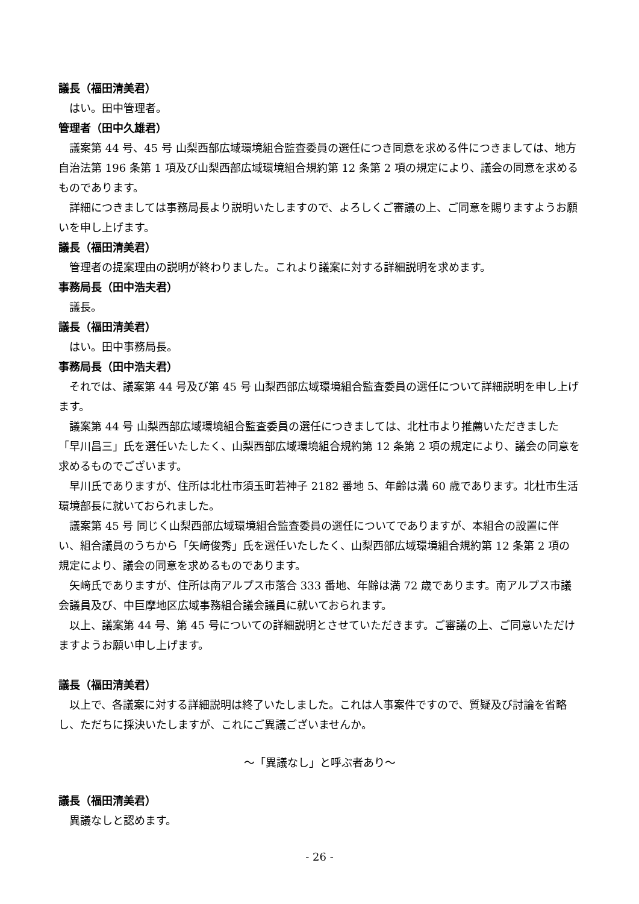議長（福田清美君）
はい。田中管理者。
管理者（田中久雄君）
議案第 44 号、45 号 山梨西部広域環境組合監査委員の選任につき同意を求める件につきましては、地方自治法第 196 条第 1 項及び山梨西部広域環境組合規約第 12 条第 2 項の規定により、議会の同意を求めるものであります。
詳細につきましては事務局長より説明いたしますので、よろしくご審議の上、ご同意を賜りますようお願いを申し上げます。
議長（福田清美君）
管理者の提案理由の説明が終わりました。これより議案に対する詳細説明を求めます。
事務局長（田中浩夫君）
議長。
議長（福田清美君）
はい。田中事務局長。
事務局長（田中浩夫君）
それでは、議案第 44 号及び第 45 号 山梨西部広域環境組合監査委員の選任について詳細説明を申し上げます。
議案第 44 号 山梨西部広域環境組合監査委員の選任につきましては、北杜市より推薦いただきました「早川昌三」氏を選任いたしたく、山梨西部広域環境組合規約第 12 条第 2 項の規定により、議会の同意を求めるものでございます。
早川氏でありますが、住所は北杜市須玉町若神子 2182 番地 5、年齢は満 60 歳であります。北杜市生活環境部長に就いておられました。
議案第 45 号 同じく山梨西部広域環境組合監査委員の選任についてでありますが、本組合の設置に伴い、組合議員のうちから「矢﨑俊秀」氏を選任いたしたく、山梨西部広域環境組合規約第 12 条第 2 項の規定により、議会の同意を求めるものであります。
矢﨑氏でありますが、住所は南アルプス市落合 333 番地、年齢は満 72 歳であります。南アルプス市議会議員及び、中巨摩地区広域事務組合議会議員に就いておられます。
以上、議案第 44 号、第 45 号についての詳細説明とさせていただきます。ご審議の上、ご同意いただけますようお願い申し上げます。
議長（福田清美君）
以上で、各議案に対する詳細説明は終了いたしました。これは人事案件ですので、質疑及び討論を省略し、ただちに採決いたしますが、これにご異議ございませんか。
～「異議なし」と呼ぶ者あり～
議長（福田清美君）
異議なしと認めます。
- 26 -